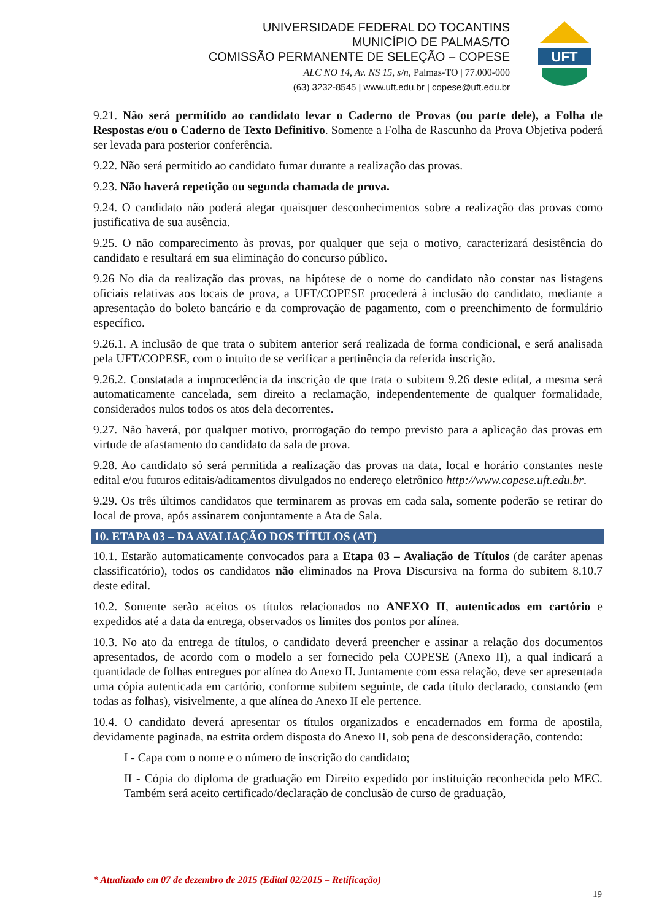UNIVERSIDADE FEDERAL DO TOCANTINS
MUNICÍPIO DE PALMAS/TO
COMISSÃO PERMANENTE DE SELEÇÃO – COPESE
ALC NO 14, Av. NS 15, s/n, Palmas-TO | 77.000-000
(63) 3232-8545 | www.uft.edu.br | copese@uft.edu.br
UFT
9.21. Não será permitido ao candidato levar o Caderno de Provas (ou parte dele), a Folha de Respostas e/ou o Caderno de Texto Definitivo. Somente a Folha de Rascunho da Prova Objetiva poderá ser levada para posterior conferência.
9.22. Não será permitido ao candidato fumar durante a realização das provas.
9.23. Não haverá repetição ou segunda chamada de prova.
9.24. O candidato não poderá alegar quaisquer desconhecimentos sobre a realização das provas como justificativa de sua ausência.
9.25. O não comparecimento às provas, por qualquer que seja o motivo, caracterizará desistência do candidato e resultará em sua eliminação do concurso público.
9.26 No dia da realização das provas, na hipótese de o nome do candidato não constar nas listagens oficiais relativas aos locais de prova, a UFT/COPESE procederá à inclusão do candidato, mediante a apresentação do boleto bancário e da comprovação de pagamento, com o preenchimento de formulário específico.
9.26.1. A inclusão de que trata o subitem anterior será realizada de forma condicional, e será analisada pela UFT/COPESE, com o intuito de se verificar a pertinência da referida inscrição.
9.26.2. Constatada a improcedência da inscrição de que trata o subitem 9.26 deste edital, a mesma será automaticamente cancelada, sem direito a reclamação, independentemente de qualquer formalidade, considerados nulos todos os atos dela decorrentes.
9.27. Não haverá, por qualquer motivo, prorrogação do tempo previsto para a aplicação das provas em virtude de afastamento do candidato da sala de prova.
9.28. Ao candidato só será permitida a realização das provas na data, local e horário constantes neste edital e/ou futuros editais/aditamentos divulgados no endereço eletrônico http://www.copese.uft.edu.br.
9.29. Os três últimos candidatos que terminarem as provas em cada sala, somente poderão se retirar do local de prova, após assinarem conjuntamente a Ata de Sala.
10. ETAPA 03 – DA AVALIAÇÃO DOS TÍTULOS (AT)
10.1. Estarão automaticamente convocados para a Etapa 03 – Avaliação de Títulos (de caráter apenas classificatório), todos os candidatos não eliminados na Prova Discursiva na forma do subitem 8.10.7 deste edital.
10.2. Somente serão aceitos os títulos relacionados no ANEXO II, autenticados em cartório e expedidos até a data da entrega, observados os limites dos pontos por alínea.
10.3. No ato da entrega de títulos, o candidato deverá preencher e assinar a relação dos documentos apresentados, de acordo com o modelo a ser fornecido pela COPESE (Anexo II), a qual indicará a quantidade de folhas entregues por alínea do Anexo II. Juntamente com essa relação, deve ser apresentada uma cópia autenticada em cartório, conforme subitem seguinte, de cada título declarado, constando (em todas as folhas), visivelmente, a que alínea do Anexo II ele pertence.
10.4. O candidato deverá apresentar os títulos organizados e encadernados em forma de apostila, devidamente paginada, na estrita ordem disposta do Anexo II, sob pena de desconsideração, contendo:
I - Capa com o nome e o número de inscrição do candidato;
II - Cópia do diploma de graduação em Direito expedido por instituição reconhecida pelo MEC. Também será aceito certificado/declaração de conclusão de curso de graduação,
* Atualizado em 07 de dezembro de 2015 (Edital 02/2015 – Retificação)
19